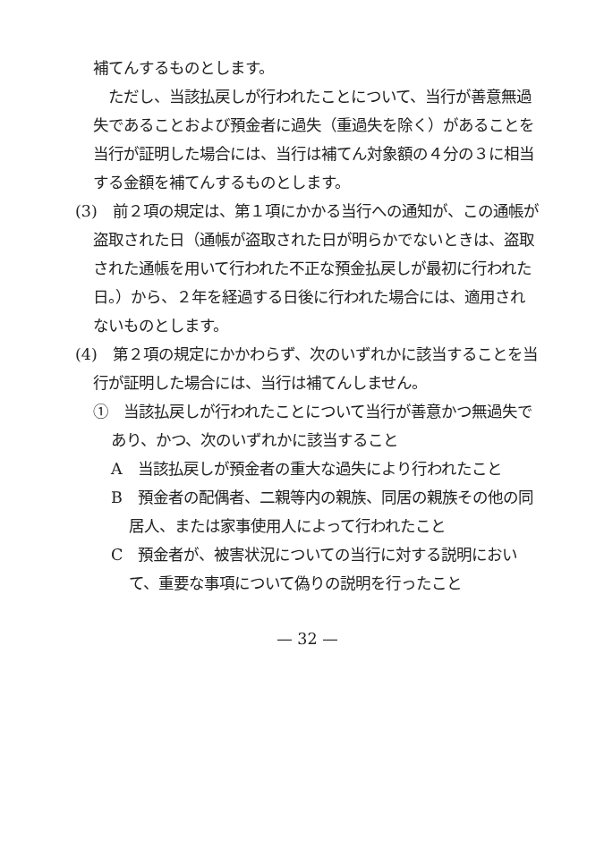補てんするものとします。
　ただし、当該払戻しが行われたことについて、当行が善意無過失であることおよび預金者に過失（重過失を除く）があることを当行が証明した場合には、当行は補てん対象額の４分の３に相当する金額を補てんするものとします。
(3)　前２項の規定は、第１項にかかる当行への通知が、この通帳が盗取された日（通帳が盗取された日が明らかでないときは、盗取された通帳を用いて行われた不正な預金払戻しが最初に行われた日。）から、２年を経過する日後に行われた場合には、適用されないものとします。
(4)　第２項の規定にかかわらず、次のいずれかに該当することを当行が証明した場合には、当行は補てんしません。
①　当該払戻しが行われたことについて当行が善意かつ無過失であり、かつ、次のいずれかに該当すること
A　当該払戻しが預金者の重大な過失により行われたこと
B　預金者の配偶者、二親等内の親族、同居の親族その他の同居人、または家事使用人によって行われたこと
C　預金者が、被害状況についての当行に対する説明において、重要な事項について偽りの説明を行ったこと
— 32 —